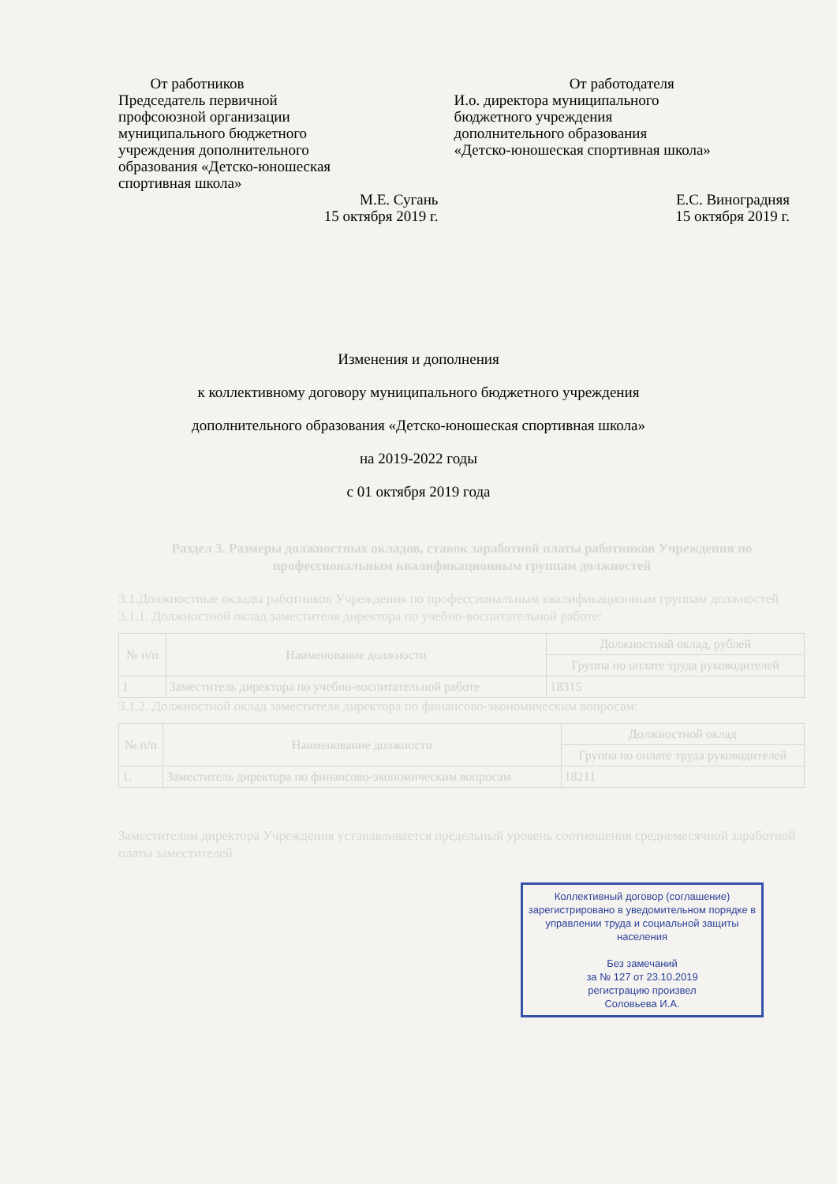От работников
Председатель первичной
профсоюзной организации
муниципального бюджетного
учреждения дополнительного
образования «Детско-юношеская
спортивная школа»
М.Е. Сугань
15 октября 2019 г.
От работодателя
И.о. директора муниципального
бюджетного учреждения
дополнительного образования
«Детско-юношеская спортивная школа»
Е.С. Виноградняя
15 октября 2019 г.
Изменения и дополнения
к коллективному договору муниципального бюджетного учреждения
дополнительного образования «Детско-юношеская спортивная школа»
на 2019-2022 годы
с 01 октября 2019 года
Раздел 3. Размеры должностных окладов, ставок заработной платы работников Учреждения по профессиональным квалификационным группам должностей
3.1.Должностные оклады работников Учреждения по профессиональным квалификационным группам должностей
3.1.1. Должностной оклад заместителя директора по учебно-воспитательной работе:
| № п/п | Наименование должности | Должностной оклад, рублей |
| --- | --- | --- |
| | | Группа по оплате труда руководителей |
| 1 | Заместитель директора по учебно-воспитательной работе | 18315 |
3.1.2. Должностной оклад заместителя директора по финансово-экономическим вопросам:
| № п/п | Наименование должности | Должностной оклад |
| --- | --- | --- |
| | | Группа по оплате труда руководителей |
| 1. | Заместитель директора по финансово-экономическим вопросам | 18211 |
Заместителям директора Учреждения устанавливается предельный уровень соотношения среднемесячной заработной платы заместителей
Коллективный договор (соглашение) зарегистрировано в уведомительном порядке в управлении труда и социальной защиты населения
Без замечаний
за № 127 от 23.10.2019
регистрацию произвел
Соловьева И.А.